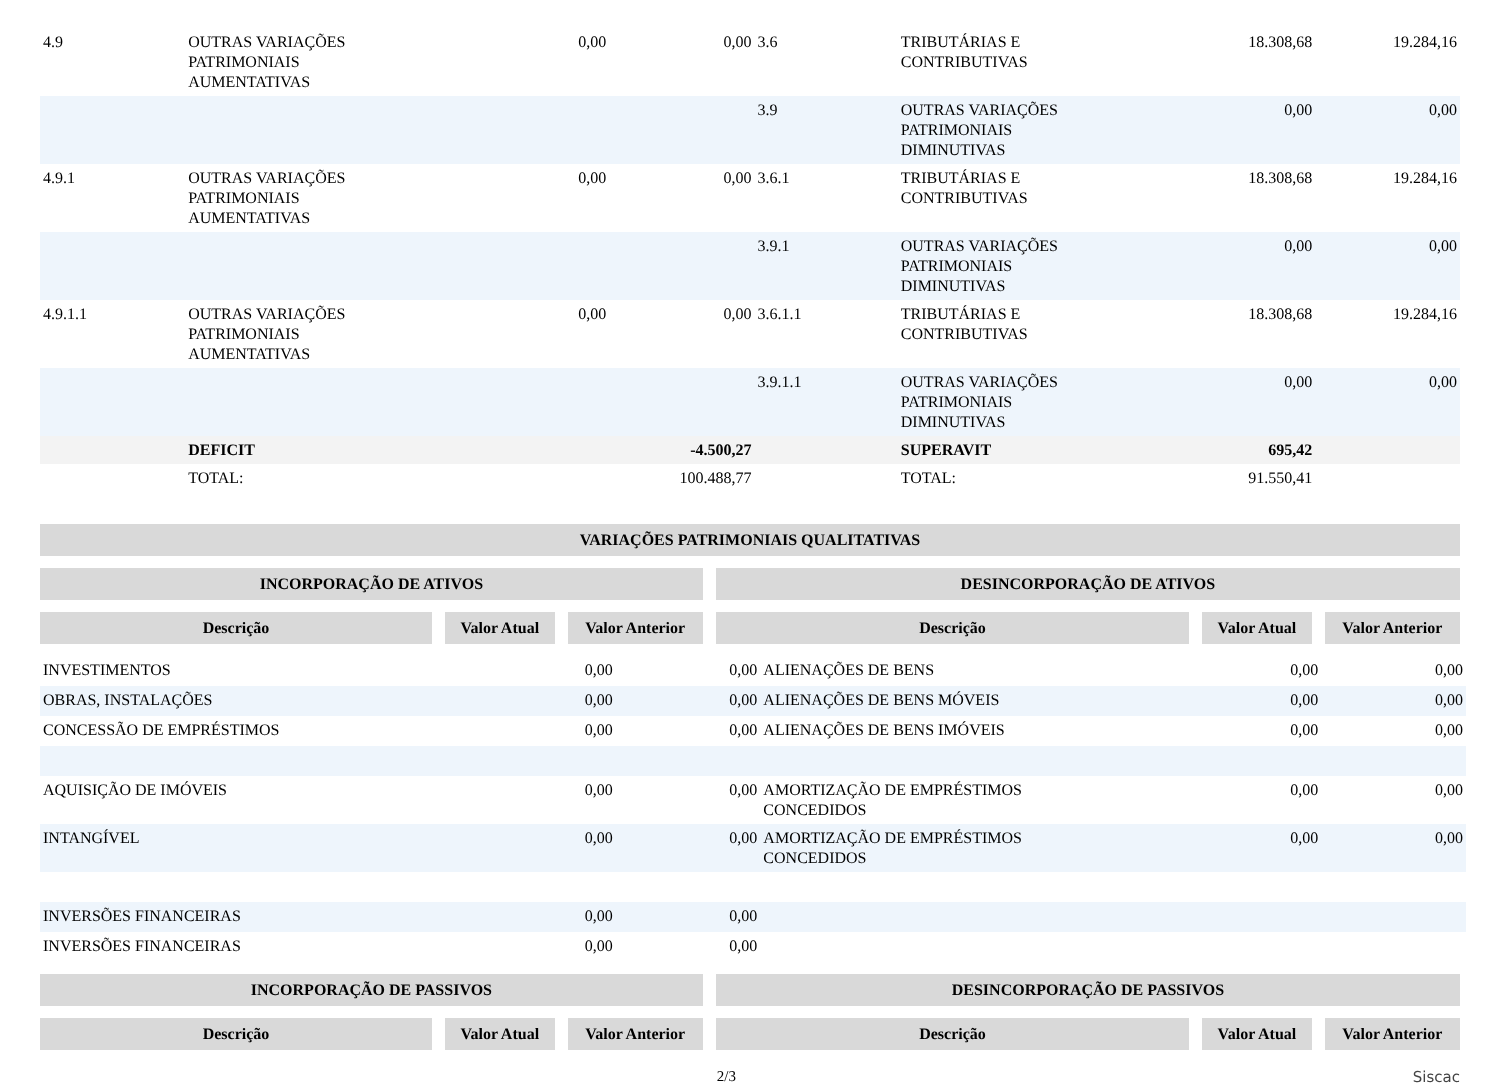| 4.9 | OUTRAS VARIAÇÕES PATRIMONIAIS AUMENTATIVAS | 0,00 | 0,00 | 3.6 | TRIBUTÁRIAS E CONTRIBUTIVAS | 18.308,68 | 19.284,16 |
| | | | | 3.9 | OUTRAS VARIAÇÕES PATRIMONIAIS DIMINUTIVAS | 0,00 | 0,00 |
| 4.9.1 | OUTRAS VARIAÇÕES PATRIMONIAIS AUMENTATIVAS | 0,00 | 0,00 | 3.6.1 | TRIBUTÁRIAS E CONTRIBUTIVAS | 18.308,68 | 19.284,16 |
| | | | | 3.9.1 | OUTRAS VARIAÇÕES PATRIMONIAIS DIMINUTIVAS | 0,00 | 0,00 |
| 4.9.1.1 | OUTRAS VARIAÇÕES PATRIMONIAIS AUMENTATIVAS | 0,00 | 0,00 | 3.6.1.1 | TRIBUTÁRIAS E CONTRIBUTIVAS | 18.308,68 | 19.284,16 |
| | | | | 3.9.1.1 | OUTRAS VARIAÇÕES PATRIMONIAIS DIMINUTIVAS | 0,00 | 0,00 |
| | DEFICIT | | -4.500,27 | | SUPERAVIT | 695,42 | |
| | TOTAL: | | 100.488,77 | | TOTAL: | 91.550,41 | |
| VARIAÇÕES PATRIMONIAIS QUALITATIVAS | | | | | |
| INCORPORAÇÃO DE ATIVOS | | | DESINCORPORAÇÃO DE ATIVOS | | |
| Descrição | Valor Atual | Valor Anterior | Descrição | Valor Atual | Valor Anterior |
| INVESTIMENTOS | 0,00 | 0,00 | ALIENAÇÕES DE BENS | 0,00 | 0,00 |
| OBRAS, INSTALAÇÕES | 0,00 | 0,00 | ALIENAÇÕES DE BENS MÓVEIS | 0,00 | 0,00 |
| CONCESSÃO DE EMPRÉSTIMOS | 0,00 | 0,00 | ALIENAÇÕES DE BENS IMÓVEIS | 0,00 | 0,00 |
| AQUISIÇÃO DE IMÓVEIS | 0,00 | 0,00 | AMORTIZAÇÃO DE EMPRÉSTIMOS CONCEDIDOS | 0,00 | 0,00 |
| INTANGÍVEL | 0,00 | 0,00 | AMORTIZAÇÃO DE EMPRÉSTIMOS CONCEDIDOS | 0,00 | 0,00 |
| INVERSÕES FINANCEIRAS | 0,00 | 0,00 | | | |
| INVERSÕES FINANCEIRAS | 0,00 | 0,00 | | | |
| INCORPORAÇÃO DE PASSIVOS | | | DESINCORPORAÇÃO DE PASSIVOS | | |
| Descrição | Valor Atual | Valor Anterior | Descrição | Valor Atual | Valor Anterior |
2/3 Siscac